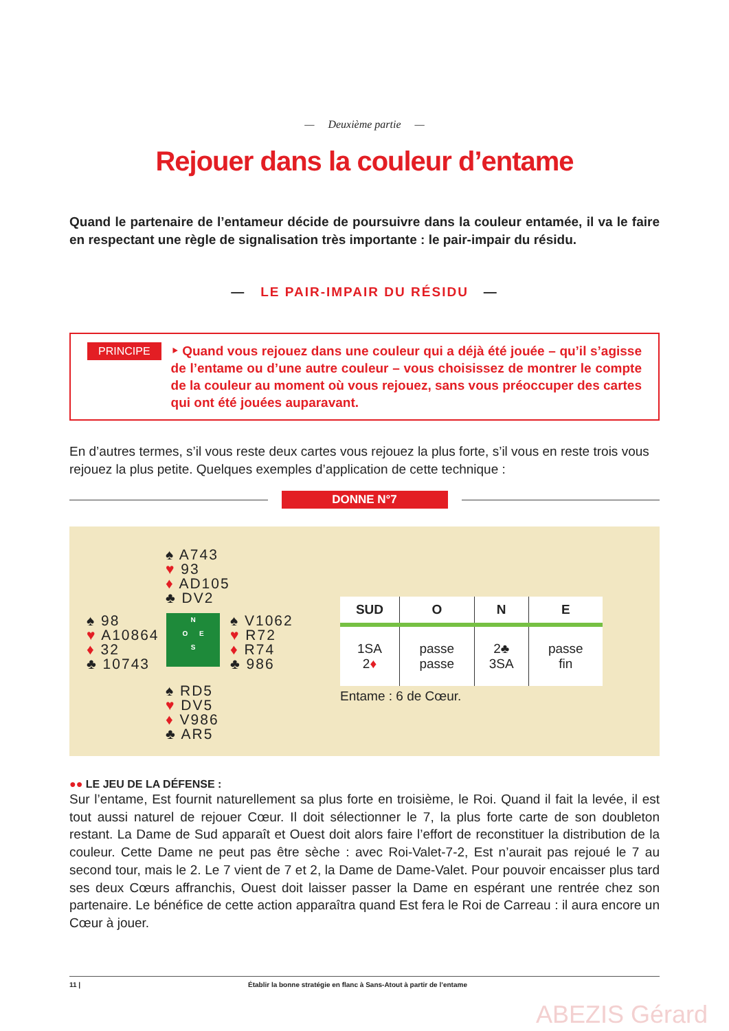— Deuxième partie —
Rejouer dans la couleur d’entame
Quand le partenaire de l’entameur décide de poursuivre dans la couleur entamée, il va le faire en respectant une règle de signalisation très importante : le pair-impair du résidu.
— LE PAIR-IMPAIR DU RÉSIDU —
PRINCIPE
‣ Quand vous rejouez dans une couleur qui a déjà été jouée – qu’il s’agisse de l’entame ou d’une autre couleur – vous choisissez de montrer le compte de la couleur au moment où vous rejouez, sans vous préoccuper des cartes qui ont été jouées auparavant.
En d’autres termes, s’il vous reste deux cartes vous rejouez la plus forte, s’il vous en reste trois vous rejouez la plus petite. Quelques exemples d’application de cette technique :
DONNE N°7
♠ A743
♥ 93
♦ AD105
♣ DV2
♠ 98
♥ A10864
♦ 32
♣ 10743
N
O E
S
♠ V1062
♥ R72
♦ R74
♣ 986
♠ RD5
♥ DV5
♦ V986
♣ AR5
| SUD | O | N | E |
| --- | --- | --- | --- |
| 1SA 2 ♦ | passe passe | 2♣ 3SA | passe fin |
Entame : 6 de Cœur.
●● LE JEU DE LA DÉFENSE :
Sur l’entame, Est fournit naturellement sa plus forte en troisième, le Roi. Quand il fait la levée, il est tout aussi naturel de rejouer Cœur. Il doit sélectionner le 7, la plus forte carte de son doubleton restant. La Dame de Sud apparaît et Ouest doit alors faire l’effort de reconstituer la distribution de la couleur. Cette Dame ne peut pas être sèche : avec Roi-Valet-7-2, Est n’aurait pas rejoué le 7 au second tour, mais le 2. Le 7 vient de 7 et 2, la Dame de Dame-Valet. Pour pouvoir encaisser plus tard ses deux Cœurs affranchis, Ouest doit laisser passer la Dame en espérant une rentrée chez son partenaire. Le bénéfice de cette action apparaîtra quand Est fera le Roi de Carreau : il aura encore un Cœur à jouer.
11 | Établir la bonne stratégie en flanc à Sans-Atout à partir de l’entame
ABEZIS Gérard